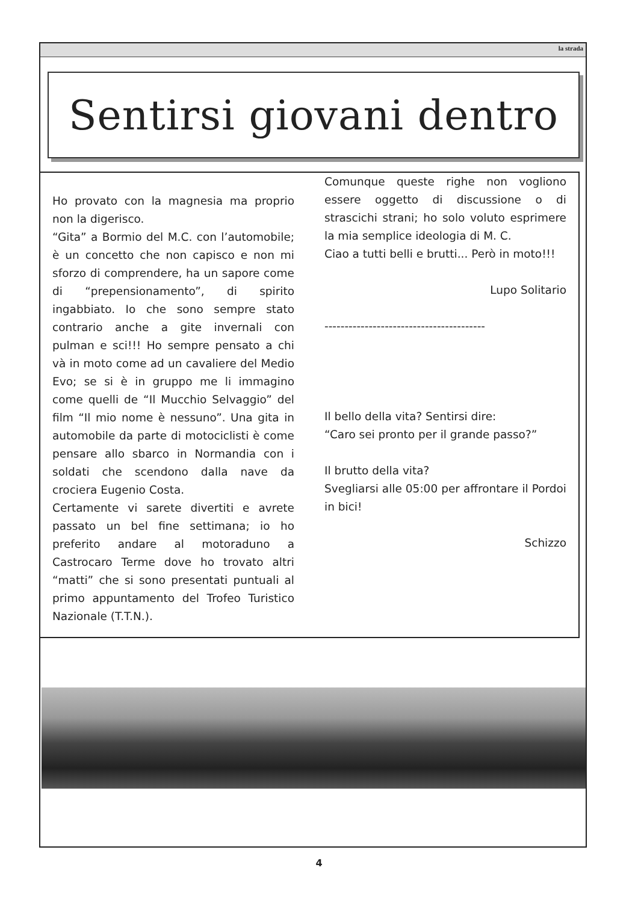la strada
Sentirsi giovani dentro
Ho provato con la magnesia ma proprio non la digerisco.
“Gita” a Bormio del M.C. con l’automobile; è un concetto che non capisco e non mi sforzo di comprendere, ha un sapore come di “prepensionamento”, di spirito ingabbiato. Io che sono sempre stato contrario anche a gite invernali con pulman e sci!!! Ho sempre pensato a chi và in moto come ad un cavaliere del Medio Evo; se si è in gruppo me li immagino come quelli de “Il Mucchio Selvaggio” del film “Il mio nome è nessuno”. Una gita in automobile da parte di motociclisti è come pensare allo sbarco in Normandia con i soldati che scendono dalla nave da crociera Eugenio Costa.
Certamente vi sarete divertiti e avrete passato un bel fine settimana; io ho preferito andare al motoraduno a Castrocaro Terme dove ho trovato altri “matti” che si sono presentati puntuali al primo appuntamento del Trofeo Turistico Nazionale (T.T.N.).
Comunque queste righe non vogliono essere oggetto di discussione o di strascichi strani; ho solo voluto esprimere la mia semplice ideologia di M. C.
Ciao a tutti belli e brutti... Però in moto!!!
Lupo Solitario
----------------------------------------
Il bello della vita? Sentirsi dire:
“Caro sei pronto per il grande passo?”
Il brutto della vita?
Svegliarsi alle 05:00 per affrontare il Pordoi in bici!
Schizzo
4